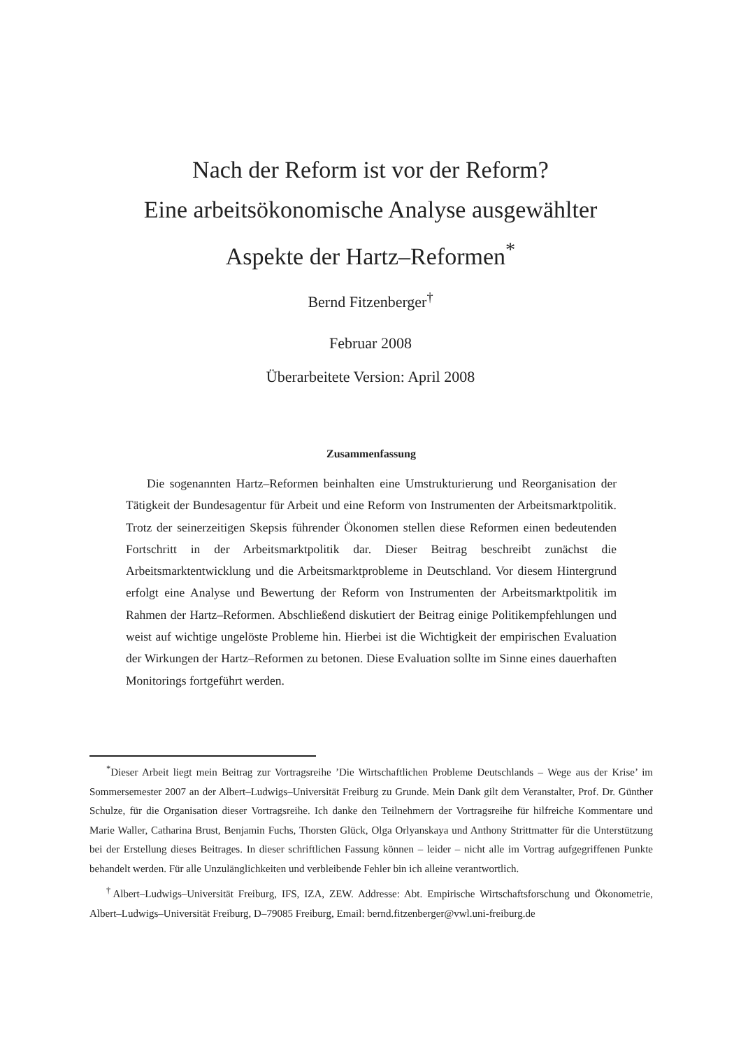Nach der Reform ist vor der Reform?
Eine arbeitsökonomische Analyse ausgewählter
Aspekte der Hartz–Reformen<sup>*</sup>
Bernd Fitzenberger<sup>†</sup>
Februar 2008
Überarbeitete Version: April 2008
Zusammenfassung
Die sogenannten Hartz–Reformen beinhalten eine Umstrukturierung und Reorganisation der Tätigkeit der Bundesagentur für Arbeit und eine Reform von Instrumenten der Arbeitsmarktpolitik. Trotz der seinerzeitigen Skepsis führender Ökonomen stellen diese Reformen einen bedeutenden Fortschritt in der Arbeitsmarktpolitik dar. Dieser Beitrag beschreibt zunächst die Arbeitsmarktentwicklung und die Arbeitsmarktprobleme in Deutschland. Vor diesem Hintergrund erfolgt eine Analyse und Bewertung der Reform von Instrumenten der Arbeitsmarktpolitik im Rahmen der Hartz–Reformen. Abschließend diskutiert der Beitrag einige Politikempfehlungen und weist auf wichtige ungelöste Probleme hin. Hierbei ist die Wichtigkeit der empirischen Evaluation der Wirkungen der Hartz–Reformen zu betonen. Diese Evaluation sollte im Sinne eines dauerhaften Monitorings fortgeführt werden.
<sup>*</sup> Dieser Arbeit liegt mein Beitrag zur Vortragsreihe ’Die Wirtschaftlichen Probleme Deutschlands – Wege aus der Krise’ im Sommersemester 2007 an der Albert–Ludwigs–Universität Freiburg zu Grunde. Mein Dank gilt dem Veranstalter, Prof. Dr. Günther Schulze, für die Organisation dieser Vortragsreihe. Ich danke den Teilnehmern der Vortragsreihe für hilfreiche Kommentare und Marie Waller, Catharina Brust, Benjamin Fuchs, Thorsten Glück, Olga Orlyanskaya und Anthony Strittmatter für die Unterstützung bei der Erstellung dieses Beitrages. In dieser schriftlichen Fassung können – leider – nicht alle im Vortrag aufgegriffenen Punkte behandelt werden. Für alle Unzulänglichkeiten und verbleibende Fehler bin ich alleine verantwortlich.
<sup>†</sup> Albert–Ludwigs–Universität Freiburg, IFS, IZA, ZEW. Addresse: Abt. Empirische Wirtschaftsforschung und Ökonometrie, Albert–Ludwigs–Universität Freiburg, D–79085 Freiburg, Email: bernd.fitzenberger@vwl.uni-freiburg.de